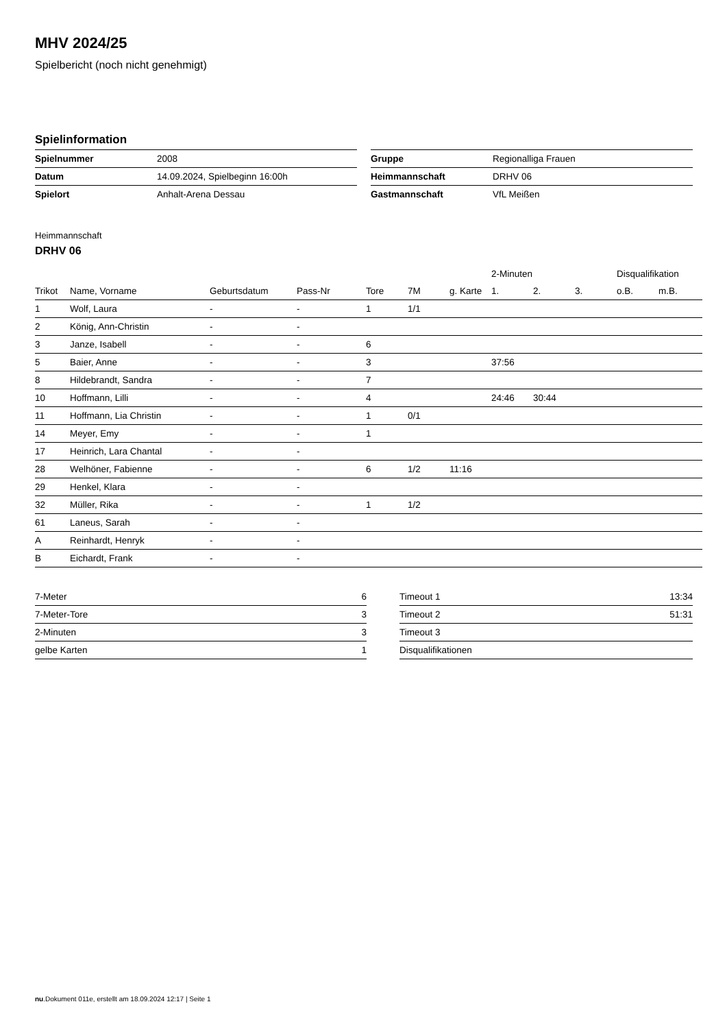MHV 2024/25
Spielbericht (noch nicht genehmigt)
Spielinformation
| Spielnummer | 2008 |
| Datum | 14.09.2024, Spielbeginn 16:00h |
| Spielort | Anhalt-Arena Dessau |
| Gruppe | Regionalliga Frauen |
| Heimmannschaft | DRHV 06 |
| Gastmannschaft | VfL Meißen |
Heimmannschaft
DRHV 06
| | | | | | | | 2-Minuten | | | Disqualifikation | |
| --- | --- | --- | --- | --- | --- | --- | --- | --- | --- | --- | --- |
| Trikot | Name, Vorname | Geburtsdatum | Pass-Nr | Tore | 7M | g. Karte | 1. | 2. | 3. | o.B. | m.B. |
| 1 | Wolf, Laura | - | - | 1 | 1/1 | | | | | | |
| 2 | König, Ann-Christin | - | - | | | | | | | | |
| 3 | Janze, Isabell | - | - | 6 | | | | | | | |
| 5 | Baier, Anne | - | - | 3 | | | 37:56 | | | | |
| 8 | Hildebrandt, Sandra | - | - | 7 | | | | | | | |
| 10 | Hoffmann, Lilli | - | - | 4 | | | 24:46 | 30:44 | | | |
| 11 | Hoffmann, Lia Christin | - | - | 1 | 0/1 | | | | | | |
| 14 | Meyer, Emy | - | - | 1 | | | | | | | |
| 17 | Heinrich, Lara Chantal | - | - | | | | | | | | |
| 28 | Welhöner, Fabienne | - | - | 6 | 1/2 | 11:16 | | | | | |
| 29 | Henkel, Klara | - | - | | | | | | | | |
| 32 | Müller, Rika | - | - | 1 | 1/2 | | | | | | |
| 61 | Laneus, Sarah | - | - | | | | | | | | |
| A | Reinhardt, Henryk | - | - | | | | | | | | |
| B | Eichardt, Frank | - | - | | | | | | | | |
| 7-Meter | 6 |
| 7-Meter-Tore | 3 |
| 2-Minuten | 3 |
| gelbe Karten | 1 |
| Timeout 1 | 13:34 |
| Timeout 2 | 51:31 |
| Timeout 3 | |
| Disqualifikationen | |
nu.Dokument 011e, erstellt am 18.09.2024 12:17 | Seite 1